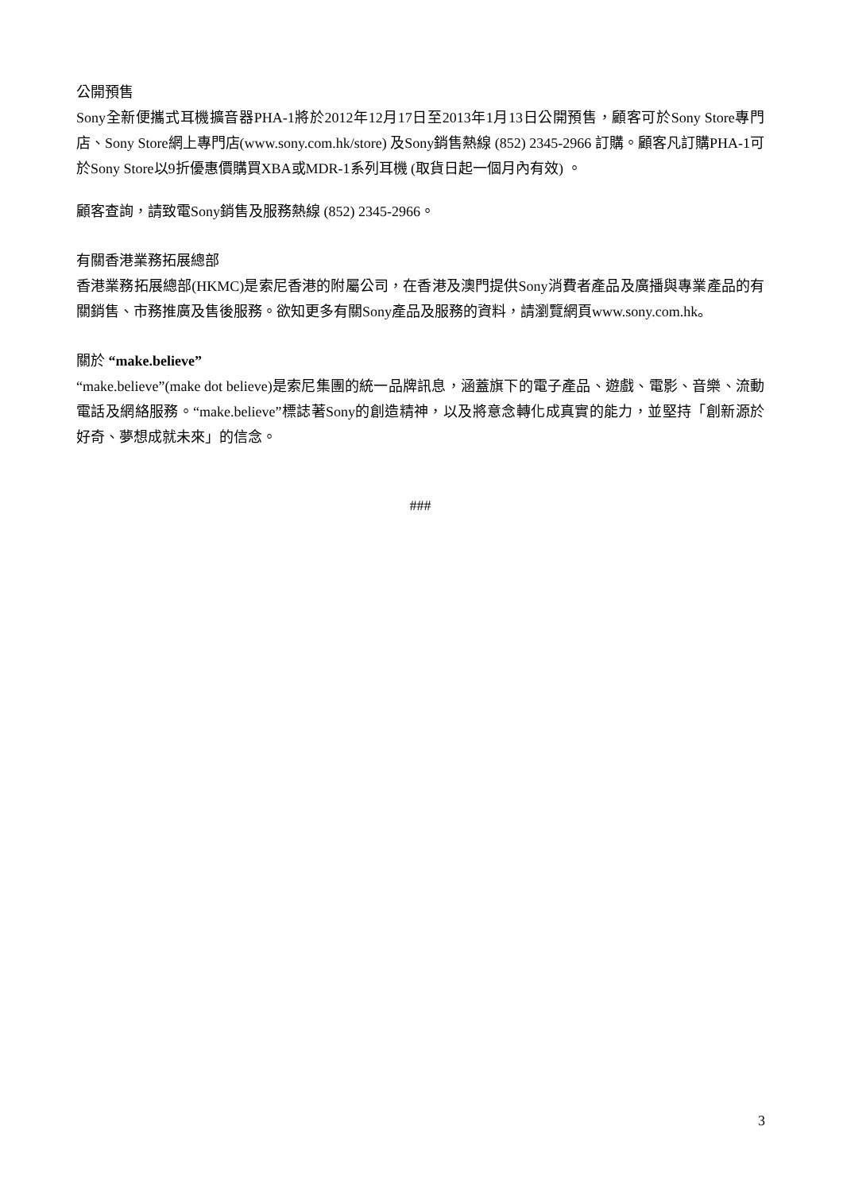公開預售
Sony全新便攜式耳機擴音器PHA-1將於2012年12月17日至2013年1月13日公開預售，顧客可於Sony Store專門店、Sony Store網上專門店(www.sony.com.hk/store) 及Sony銷售熱線 (852) 2345-2966 訂購。顧客凡訂購PHA-1可於Sony Store以9折優惠價購買XBA或MDR-1系列耳機 (取貨日起一個月內有效) 。
顧客查詢，請致電Sony銷售及服務熱線 (852) 2345-2966。
有關香港業務拓展總部
香港業務拓展總部(HKMC)是索尼香港的附屬公司，在香港及澳門提供Sony消費者產品及廣播與專業產品的有關銷售、市務推廣及售後服務。欲知更多有關Sony產品及服務的資料，請瀏覽網頁www.sony.com.hk。
關於 “make.believe”
“make.believe”(make dot believe)是索尼集團的統一品牌訊息，涵蓋旗下的電子產品、遊戲、電影、音樂、流動電話及網絡服務。“make.believe”標誌著Sony的創造精神，以及將意念轉化成真實的能力，並堅持「創新源於好奇、夢想成就未來」的信念。
###
3